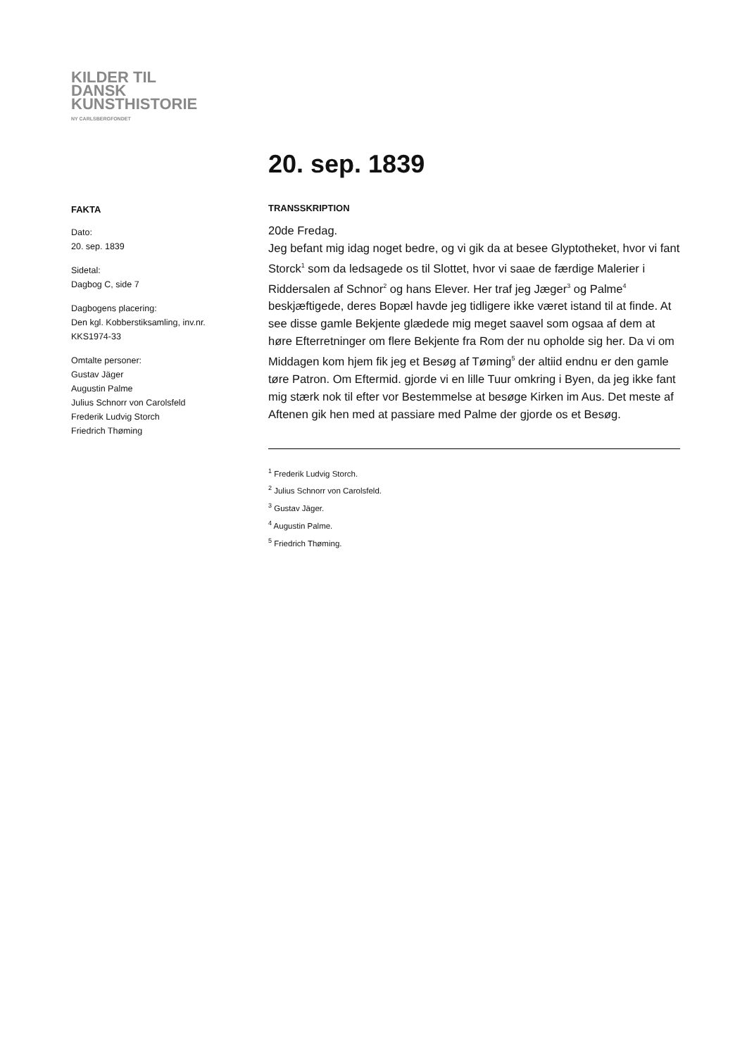KILDER TIL
DANSK
KUNSTHISTORIE
NY CARLSBERGFONDET
20. sep. 1839
FAKTA
Dato:
20. sep. 1839
Sidetal:
Dagbog C, side 7
Dagbogens placering:
Den kgl. Kobberstiksamling, inv.nr. KKS1974-33
Omtalte personer:
Gustav Jäger
Augustin Palme
Julius Schnorr von Carolsfeld
Frederik Ludvig Storch
Friedrich Thøming
TRANSSKRIPTION
20de Fredag.
Jeg befant mig idag noget bedre, og vi gik da at besee Glyptotheket, hvor vi fant Storck<sup>1</sup> som da ledsagede os til Slottet, hvor vi saae de færdige Malerier i Riddersalen af Schnor<sup>2</sup> og hans Elever. Her traf jeg Jæger<sup>3</sup> og Palme<sup>4</sup> beskjæftigede, deres Bopæl havde jeg tidligere ikke været istand til at finde. At see disse gamle Bekjente glædede mig meget saavel som ogsaa af dem at høre Efterretninger om flere Bekjente fra Rom der nu opholde sig her. Da vi om Middagen kom hjem fik jeg et Besøg af Tøming<sup>5</sup> der altiid endnu er den gamle tøre Patron. Om Eftermid. gjorde vi en lille Tuur omkring i Byen, da jeg ikke fant mig stærk nok til efter vor Bestemmelse at besøge Kirken im Aus. Det meste af Aftenen gik hen med at passiare med Palme der gjorde os et Besøg.
<sup>1</sup> Frederik Ludvig Storch.
<sup>2</sup> Julius Schnorr von Carolsfeld.
<sup>3</sup> Gustav Jäger.
<sup>4</sup> Augustin Palme.
<sup>5</sup> Friedrich Thøming.